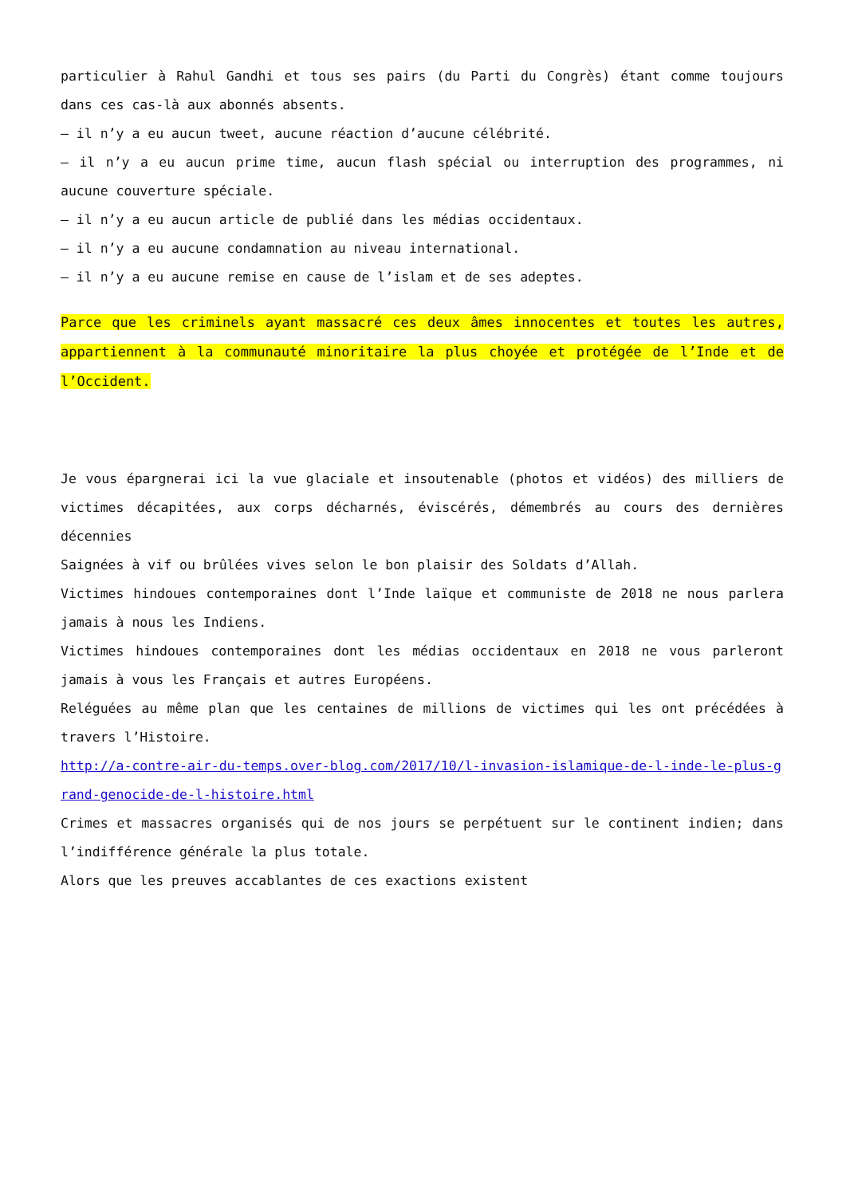particulier à Rahul Gandhi et tous ses pairs (du Parti du Congrès) étant comme toujours dans ces cas-là aux abonnés absents.
– il n’y a eu aucun tweet, aucune réaction d’aucune célébrité.
– il n’y a eu aucun prime time, aucun flash spécial ou interruption des programmes, ni aucune couverture spéciale.
– il n’y a eu aucun article de publié dans les médias occidentaux.
– il n’y a eu aucune condamnation au niveau international.
– il n’y a eu aucune remise en cause de l’islam et de ses adeptes.
Parce que les criminels ayant massacré ces deux âmes innocentes et toutes les autres, appartiennent à la communauté minoritaire la plus choyée et protégée de l’Inde et de l’Occident.
Je vous épargnerai ici la vue glaciale et insoutenable (photos et vidéos) des milliers de victimes décapitées, aux corps décharnés, éviscérés, démembrés au cours des dernières décennies
Saignées à vif ou brûlées vives selon le bon plaisir des Soldats d’Allah.
Victimes hindoues contemporaines dont l’Inde laïque et communiste de 2018 ne nous parlera jamais à nous les Indiens.
Victimes hindoues contemporaines dont les médias occidentaux en 2018 ne vous parleront jamais à vous les Français et autres Européens.
Reléguées au même plan que les centaines de millions de victimes qui les ont précédées à travers l’Histoire.
http://a-contre-air-du-temps.over-blog.com/2017/10/l-invasion-islamique-de-l-inde-le-plus-grand-genocide-de-l-histoire.html
Crimes et massacres organisés qui de nos jours se perpétuent sur le continent indien; dans l’indifférence générale la plus totale.
Alors que les preuves accablantes de ces exactions existent